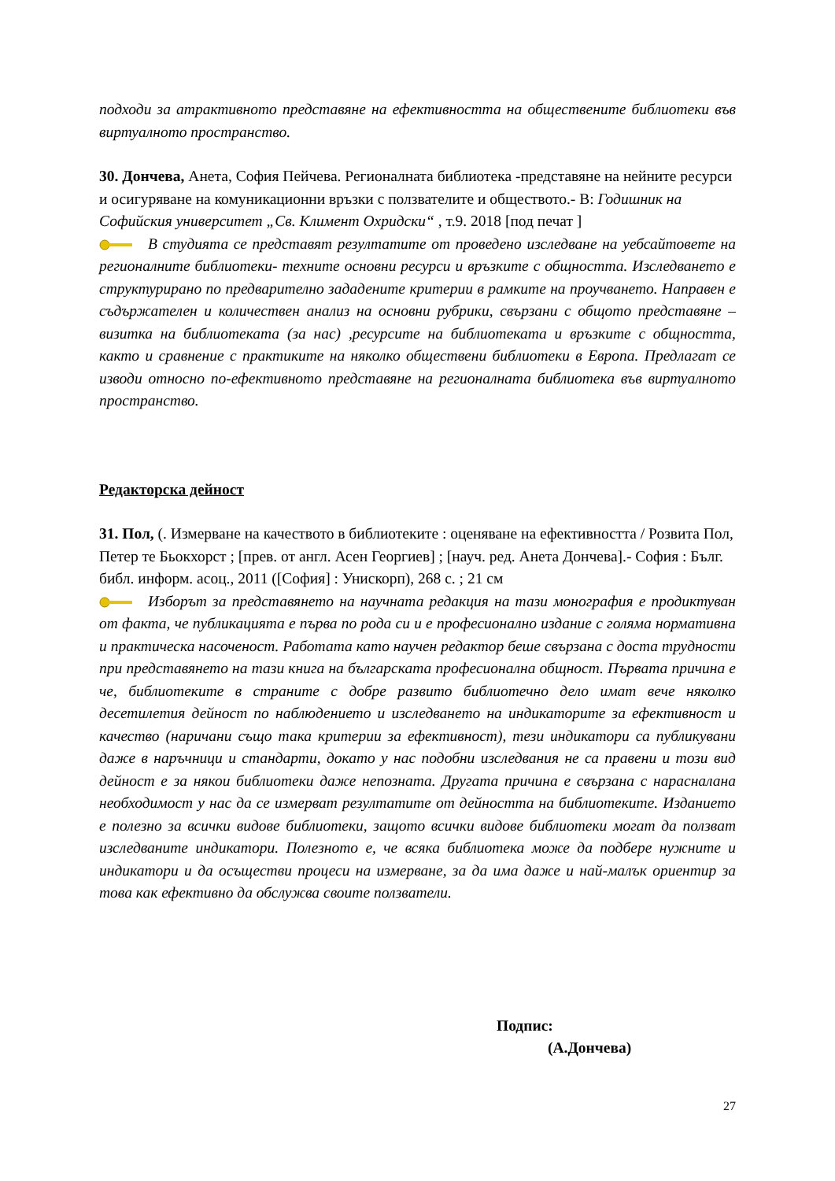подходи за атрактивното представяне на ефективността на обществените библиотеки във виртуалното пространство.
30. Дончева, Анета, София Пейчева. Регионалната библиотека -представяне на нейните ресурси и осигуряване на комуникационни връзки с ползвателите и обществото.- В: Годишник на Софийския университет „Св. Климент Охридски“ , т.9. 2018 [под печат ]
В студията се представят резултатите от проведено изследване на уебсайтовете на регионалните библиотеки- техните основни ресурси и връзките с общността. Изследването е структурирано по предварително зададените критерии в рамките на проучването. Направен е съдържателен и количествен анализ на основни рубрики, свързани с общото представяне – визитка на библиотеката (за нас) ,ресурсите на библиотеката и връзките с общността, както и сравнение с практиките на няколко обществени библиотеки в Европа. Предлагат се изводи относно по-ефективното представяне на регионалната библиотека във виртуалното пространство.
Редакторска дейност
31. Пол, (. Измерване на качеството в библиотеките : оценяване на ефективността / Розвита Пол, Петер те Бьокхорст ; [прев. от англ. Асен Георгиев] ; [науч. ред. Анета Дончева].- София : Бълг. библ. информ. асоц., 2011 ([София] : Унискорп), 268 с. ; 21 см
Изборът за представянето на научната редакция на тази монография е продиктуван от факта, че публикацията е първа по рода си и е професионално издание с голяма нормативна и практическа насоченост. Работата като научен редактор беше свързана с доста трудности при представянето на тази книга на българската професионална общност. Първата причина е че, библиотеките в страните с добре развито библиотечно дело имат вече няколко десетилетия дейност по наблюдението и изследването на индикаторите за ефективност и качество (наричани също така критерии за ефективност), тези индикатори са публикувани даже в наръчници и стандарти, докато у нас подобни изследвания не са правени и този вид дейност е за някои библиотеки даже непозната. Другата причина е свързана с нарасналана необходимост у нас да се измерват резултатите от дейността на библиотеките. Изданието е полезно за всички видове библиотеки, защото всички видове библиотеки могат да ползват изследваните индикатори. Полезното е, че всяка библиотека може да подбере нужните и индикатори и да осъществи процеси на измерване, за да има даже и най-малък ориентир за това как ефективно да обслужва своите ползватели.
Подпис:
(А.Дончева)
27